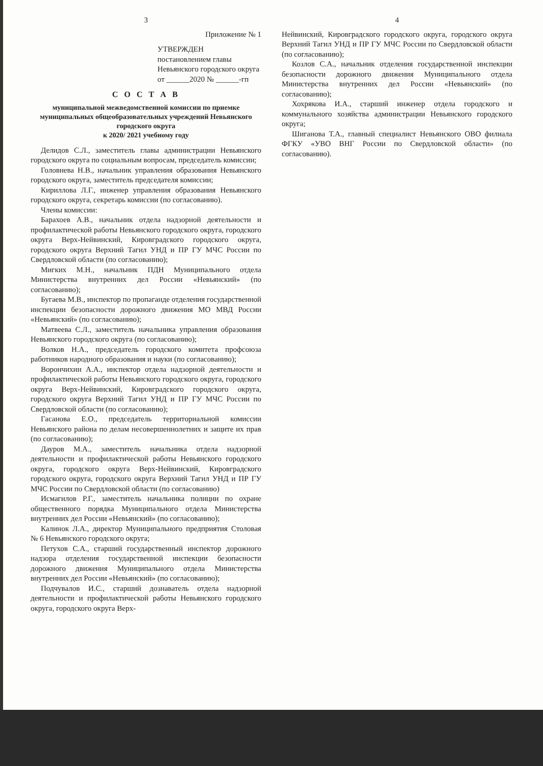3
Приложение № 1
УТВЕРЖДЕН
постановлением главы
Невьянского городского округа
от ______2020 № ______-гп
С О С Т А В
муниципальной межведомственной комиссии по приемке
муниципальных общеобразовательных учреждений Невьянского городского округа
к 2020/ 2021 учебному году
Делидов С.Л., заместитель главы администрации Невьянского городского округа по социальным вопросам, председатель комиссии;
Головнева Н.В., начальник управления образования Невьянского городского округа, заместитель председателя комиссии;
Кириллова Л.Г., инженер управления образования Невьянского городского округа, секретарь комиссии (по согласованию).
Члены комиссии:
Барахоев А.В., начальник отдела надзорной деятельности и профилактической работы Невьянского городского округа, городского округа Верх-Нейвинский, Кировградского городского округа, городского округа Верхний Тагил УНД и ПР ГУ МЧС России по Свердловской области (по согласованию);
Мигких М.Н., начальник ПДН Муниципального отдела Министерства внутренних дел России «Невьянский» (по согласованию);
Бугаева М.В., инспектор по пропаганде отделения государственной инспекции безопасности дорожного движения МО МВД России «Невьянский» (по согласованию);
Матвеева С.Л., заместитель начальника управления образования Невьянского городского округа (по согласованию);
Волков Н.А., председатель городского комитета профсоюза работников народного образования и науки (по согласованию);
Ворончихин А.А., инспектор отдела надзорной деятельности и профилактической работы Невьянского городского округа, городского округа Верх-Нейвинский, Кировградского городского округа, городского округа Верхний Тагил УНД и ПР ГУ МЧС России по Свердловской области (по согласованию);
Гасанова Е.О., председатель территориальной комиссии Невьянского района по делам несовершеннолетних и защите их прав (по согласованию);
Дауров М.А., заместитель начальника отдела надзорной деятельности и профилактической работы Невьянского городского округа, городского округа Верх-Нейвинский, Кировградского городского округа, городского округа Верхний Тагил УНД и ПР ГУ МЧС России по Свердловской области (по согласованию)
Исмагилов Р.Г., заместитель начальника полиции по охране общественного порядка Муниципального отдела Министерства внутренних дел России «Невьянский» (по согласованию);
Калинок Л.А., директор Муниципального предприятия Столовая № 6 Невьянского городского округа;
Петухов С.А., старший государственный инспектор дорожного надзора отделения государственной инспекции безопасности дорожного движения Муниципального отдела Министерства внутренних дел России «Невьянский» (по согласованию);
Подчувалов И.С., старший дознаватель отдела надзорной деятельности и профилактической работы Невьянского городского округа, городского округа Верх-
4
Нейвинский, Кировградского городского округа, городского округа Верхний Тагил УНД и ПР ГУ МЧС России по Свердловской области (по согласованию);
Козлов С.А., начальник отделения государственной инспекции безопасности дорожного движения Муниципального отдела Министерства внутренних дел России «Невьянский» (по согласованию);
Хохрякова И.А., старший инженер отдела городского и коммунального хозяйства администрации Невьянского городского округа;
Шиганова Т.А., главный специалист Невьянского ОВО филиала ФГКУ «УВО ВНГ России по Свердловской области» (по согласованию).